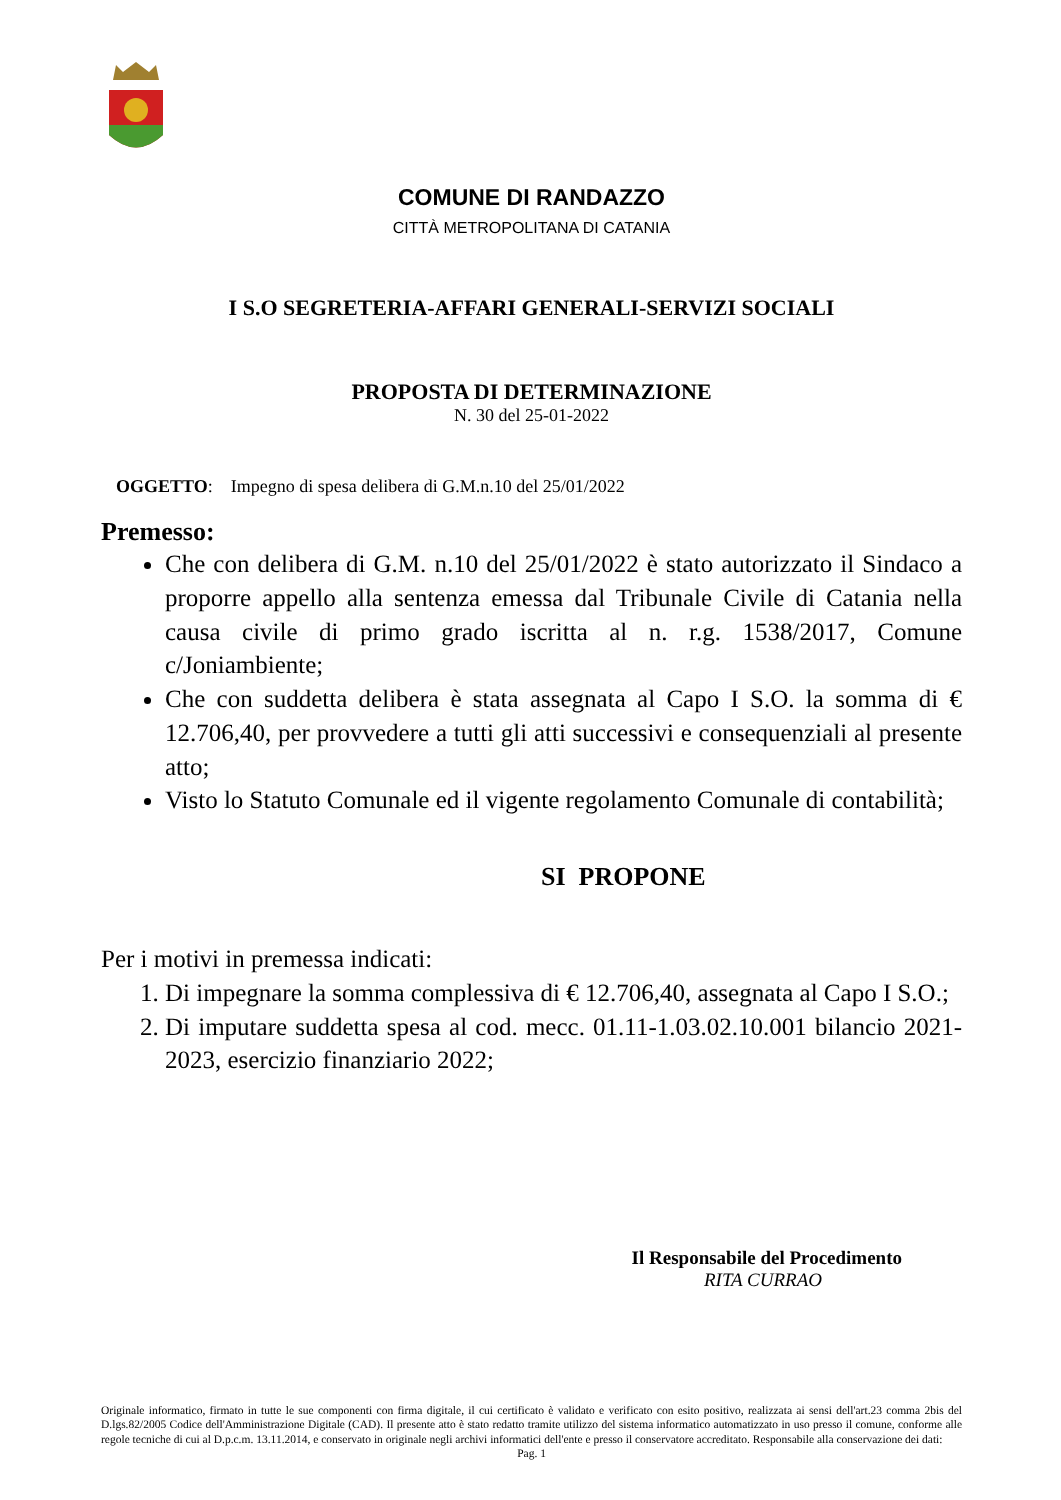COMUNE DI RANDAZZO
CITTÀ METROPOLITANA DI CATANIA
I S.O SEGRETERIA-AFFARI GENERALI-SERVIZI SOCIALI
PROPOSTA DI DETERMINAZIONE
N. 30 del 25-01-2022
OGGETTO: Impegno di spesa delibera di G.M.n.10 del 25/01/2022
Premesso:
Che con delibera di G.M. n.10 del 25/01/2022 è stato autorizzato il Sindaco a proporre appello alla sentenza emessa dal Tribunale Civile di Catania nella causa civile di primo grado iscritta al n. r.g. 1538/2017, Comune c/Joniambiente;
Che con suddetta delibera è stata assegnata al Capo I S.O. la somma di € 12.706,40, per provvedere a tutti gli atti successivi e consequenziali al presente atto;
Visto lo Statuto Comunale ed il vigente regolamento Comunale di contabilità;
SI PROPONE
Per i motivi in premessa indicati:
1. Di impegnare la somma complessiva di € 12.706,40, assegnata al Capo I S.O.;
2. Di imputare suddetta spesa al cod. mecc. 01.11-1.03.02.10.001 bilancio 2021-2023, esercizio finanziario 2022;
Il Responsabile del Procedimento
RITA CURRAO
Originale informatico, firmato in tutte le sue componenti con firma digitale, il cui certificato è validato e verificato con esito positivo, realizzata ai sensi dell'art.23 comma 2bis del D.lgs.82/2005 Codice dell'Amministrazione Digitale (CAD). Il presente atto è stato redatto tramite utilizzo del sistema informatico automatizzato in uso presso il comune, conforme alle regole tecniche di cui al D.p.c.m. 13.11.2014, e conservato in originale negli archivi informatici dell'ente e presso il conservatore accreditato. Responsabile alla conservazione dei dati:
Pag. 1